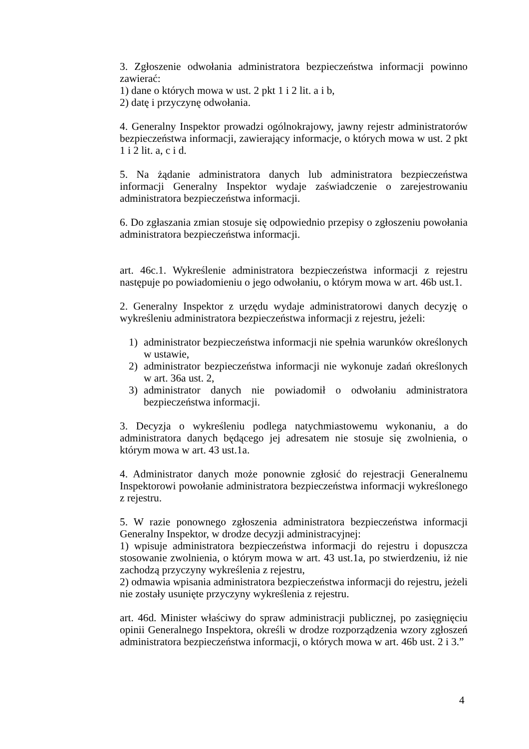3. Zgłoszenie odwołania administratora bezpieczeństwa informacji powinno zawierać:
1) dane o których mowa w ust. 2 pkt 1 i 2 lit. a i b,
2) datę i przyczynę odwołania.
4. Generalny Inspektor prowadzi ogólnokrajowy, jawny rejestr administratorów bezpieczeństwa informacji, zawierający informacje, o których mowa w ust. 2 pkt 1 i 2 lit. a, c i d.
5. Na żądanie administratora danych lub administratora bezpieczeństwa informacji Generalny Inspektor wydaje zaświadczenie o zarejestrowaniu administratora bezpieczeństwa informacji.
6. Do zgłaszania zmian stosuje się odpowiednio przepisy o zgłoszeniu powołania administratora bezpieczeństwa informacji.
art. 46c.1. Wykreślenie administratora bezpieczeństwa informacji z rejestru następuje po powiadomieniu o jego odwołaniu, o którym mowa w art. 46b ust.1.
2. Generalny Inspektor z urzędu wydaje administratorowi danych decyzję o wykreśleniu administratora bezpieczeństwa informacji z rejestru, jeżeli:
1) administrator bezpieczeństwa informacji nie spełnia warunków określonych w ustawie,
2) administrator bezpieczeństwa informacji nie wykonuje zadań określonych w art. 36a ust. 2,
3) administrator danych nie powiadomił o odwołaniu administratora bezpieczeństwa informacji.
3. Decyzja o wykreśleniu podlega natychmiastowemu wykonaniu, a do administratora danych będącego jej adresatem nie stosuje się zwolnienia, o którym mowa w art. 43 ust.1a.
4. Administrator danych może ponownie zgłosić do rejestracji Generalnemu Inspektorowi powołanie administratora bezpieczeństwa informacji wykreślonego z rejestru.
5. W razie ponownego zgłoszenia administratora bezpieczeństwa informacji Generalny Inspektor, w drodze decyzji administracyjnej:
1) wpisuje administratora bezpieczeństwa informacji do rejestru i dopuszcza stosowanie zwolnienia, o którym mowa w art. 43 ust.1a, po stwierdzeniu, iż nie zachodzą przyczyny wykreślenia z rejestru,
2) odmawia wpisania administratora bezpieczeństwa informacji do rejestru, jeżeli nie zostały usunięte przyczyny wykreślenia z rejestru.
art. 46d. Minister właściwy do spraw administracji publicznej, po zasięgnięciu opinii Generalnego Inspektora, określi w drodze rozporządzenia wzory zgłoszeń administratora bezpieczeństwa informacji, o których mowa w art. 46b ust. 2 i 3.”
4